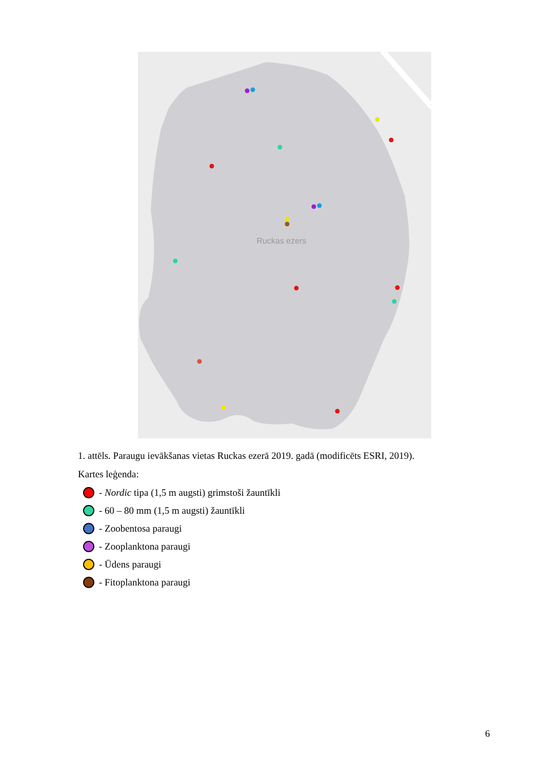Ruckas ezers
1. attēls. Paraugu ievākšanas vietas Ruckas ezerā 2019. gadā (modificēts ESRI, 2019).
Kartes leģenda:
- Nordic tipa (1,5 m augsti) grimstoši žauntīkli
- 60 – 80 mm (1,5 m augsti) žauntīkli
- Zoobentosa paraugi
- Zooplanktona paraugi
- Ūdens paraugi
- Fitoplanktona paraugi
6